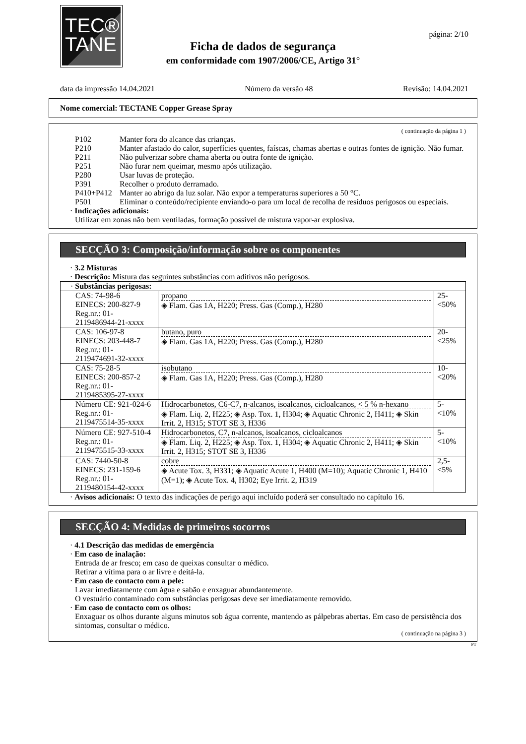TEC®
TANE
página: 2/10
Ficha de dados de segurança
em conformidade com 1907/2006/CE, Artigo 31°
data da impressão 14.04.2021 Número da versão 48 Revisão: 14.04.2021
Nome comercial: TECTANE Copper Grease Spray
( continuação da página 1 )
P102 Manter fora do alcance das crianças.
P210 Manter afastado do calor, superfícies quentes, faíscas, chamas abertas e outras fontes de ignição. Não fumar.
P211 Não pulverizar sobre chama aberta ou outra fonte de ignição.
P251 Não furar nem queimar, mesmo após utilização.
P280 Usar luvas de proteção.
P391 Recolher o produto derramado.
P410+P412 Manter ao abrigo da luz solar. Não expor a temperaturas superiores a 50 °C.
P501 Eliminar o conteúdo/recipiente enviando-o para um local de recolha de resíduos perigosos ou especiais.
· Indicações adicionais:
Utilizar em zonas não bem ventiladas, formação possivel de mistura vapor-ar explosiva.
SECÇÃO 3: Composição/informação sobre os componentes
· 3.2 Misturas
· Descrição: Mistura das seguintes substâncias com aditivos não perigosos.
| · Substâncias perigosas: | | |
| CAS: 74-98-6 EINECS: 200-827-9 Reg.nr.: 01-2119486944-21-xxxx | propano ◈ Flam. Gas 1A, H220; Press. Gas (Comp.), H280 | 25-<50% |
| CAS: 106-97-8 EINECS: 203-448-7 Reg.nr.: 01-2119474691-32-xxxx | butano, puro ◈ Flam. Gas 1A, H220; Press. Gas (Comp.), H280 | 20-<25% |
| CAS: 75-28-5 EINECS: 200-857-2 Reg.nr.: 01-2119485395-27-xxxx | isobutano ◈ Flam. Gas 1A, H220; Press. Gas (Comp.), H280 | 10-<20% |
| Número CE: 921-024-6 Reg.nr.: 01-2119475514-35-xxxx | Hidrocarbonetos, C6-C7, n-alcanos, isoalcanos, cicloalcanos, < 5 % n-hexano ◈ Flam. Liq. 2, H225; ◈ Asp. Tox. 1, H304; ◈ Aquatic Chronic 2, H411; ◈ Skin Irrit. 2, H315; STOT SE 3, H336 | 5-<10% |
| Número CE: 927-510-4 Reg.nr.: 01-2119475515-33-xxxx | Hidrocarbonetos, C7, n-alcanos, isoalcanos, cicloalcanos ◈ Flam. Liq. 2, H225; ◈ Asp. Tox. 1, H304; ◈ Aquatic Chronic 2, H411; ◈ Skin Irrit. 2, H315; STOT SE 3, H336 | 5-<10% |
| CAS: 7440-50-8 EINECS: 231-159-6 Reg.nr.: 01-2119480154-42-xxxx | cobre ◈ Acute Tox. 3, H331; ◈ Aquatic Acute 1, H400 (M=10); Aquatic Chronic 1, H410 (M=1); ◈ Acute Tox. 4, H302; Eye Irrit. 2, H319 | 2,5-<5% |
· Avisos adicionais: O texto das indicações de perigo aqui incluído poderá ser consultado no capítulo 16.
SECÇÃO 4: Medidas de primeiros socorros
· 4.1 Descrição das medidas de emergência
· Em caso de inalação:
Entrada de ar fresco; em caso de queixas consultar o médico.
Retirar a vítima para o ar livre e deitá-la.
· Em caso de contacto com a pele:
Lavar imediatamente com água e sabão e enxaguar abundantemente.
O vestuário contaminado com substâncias perigosas deve ser imediatamente removido.
· Em caso de contacto com os olhos:
Enxaguar os olhos durante alguns minutos sob água corrente, mantendo as pálpebras abertas. Em caso de persistência dos sintomas, consultar o médico.
( continuação na página 3 )
PT